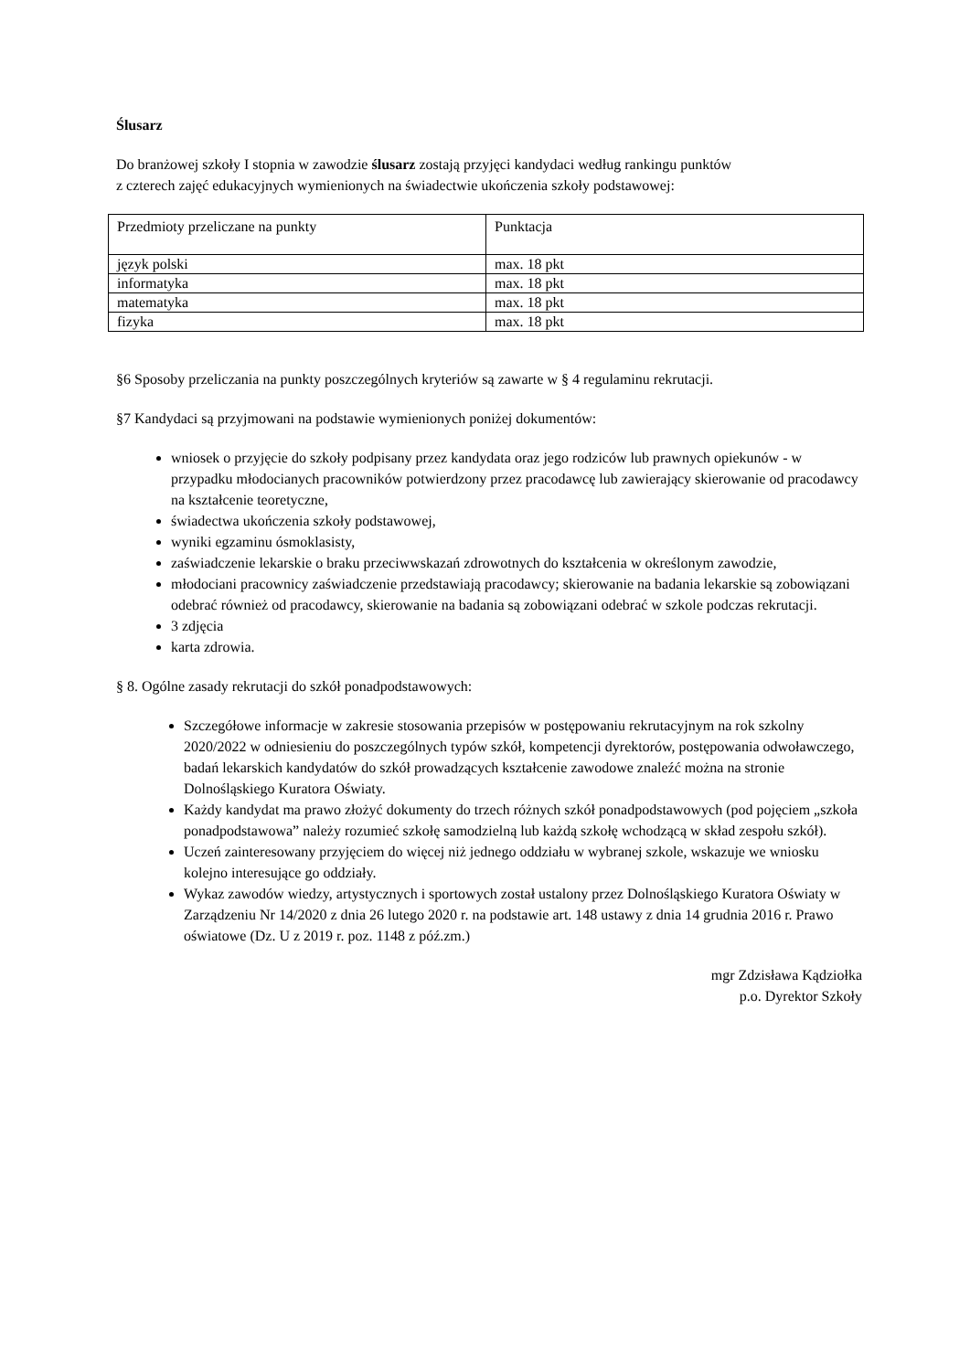Ślusarz
Do branżowej szkoły I stopnia w zawodzie ślusarz zostają przyjęci kandydaci według rankingu punktów
z czterech zajęć edukacyjnych wymienionych na świadectwie ukończenia szkoły podstawowej:
| Przedmioty przeliczane na punkty | Punktacja |
| język polski | max. 18 pkt |
| informatyka | max. 18 pkt |
| matematyka | max. 18 pkt |
| fizyka | max. 18 pkt |
§6 Sposoby przeliczania na punkty poszczególnych kryteriów są zawarte w § 4 regulaminu rekrutacji.
§7 Kandydaci są przyjmowani na podstawie wymienionych poniżej dokumentów:
wniosek o przyjęcie do szkoły podpisany przez kandydata oraz jego rodziców lub prawnych opiekunów - w przypadku młodocianych pracowników potwierdzony przez pracodawcę lub zawierający skierowanie od pracodawcy na kształcenie teoretyczne,
świadectwa ukończenia szkoły podstawowej,
wyniki egzaminu ósmoklasisty,
zaświadczenie lekarskie o braku przeciwwskazań zdrowotnych do kształcenia w określonym zawodzie,
młodociani pracownicy zaświadczenie przedstawiają pracodawcy; skierowanie na badania lekarskie są zobowiązani odebrać również od pracodawcy, skierowanie na badania są zobowiązani odebrać w szkole podczas rekrutacji.
3 zdjęcia
karta zdrowia.
§ 8. Ogólne zasady rekrutacji do szkół ponadpodstawowych:
Szczegółowe informacje w zakresie stosowania przepisów w postępowaniu rekrutacyjnym na rok szkolny 2020/2022 w odniesieniu do poszczególnych typów szkół, kompetencji dyrektorów, postępowania odwoławczego, badań lekarskich kandydatów do szkół prowadzących kształcenie zawodowe znaleźć można na stronie Dolnośląskiego Kuratora Oświaty.
Każdy kandydat ma prawo złożyć dokumenty do trzech różnych szkół ponadpodstawowych (pod pojęciem „szkoła ponadpodstawowa” należy rozumieć szkołę samodzielną lub każdą szkołę wchodzącą w skład zespołu szkół).
Uczeń zainteresowany przyjęciem do więcej niż jednego oddziału w wybranej szkole, wskazuje we wniosku kolejno interesujące go oddziały.
Wykaz zawodów wiedzy, artystycznych i sportowych został ustalony przez Dolnośląskiego Kuratora Oświaty w Zarządzeniu Nr 14/2020 z dnia 26 lutego 2020 r. na podstawie art. 148 ustawy z dnia 14 grudnia 2016 r. Prawo oświatowe (Dz. U z 2019 r. poz. 1148 z póź.zm.)
mgr Zdzisława Kądziołka
p.o. Dyrektor Szkoły